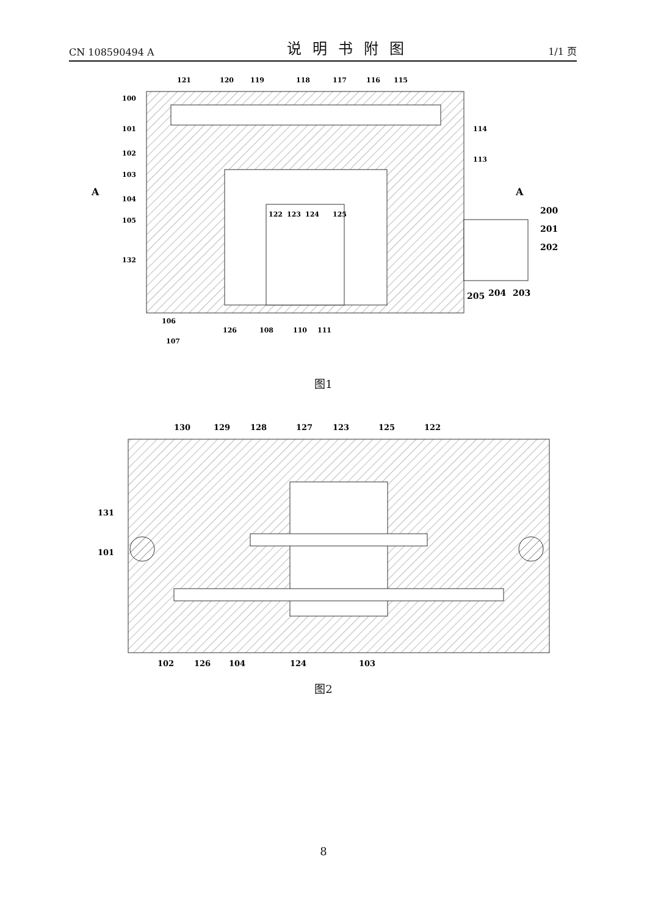CN 108590494 A 说明书附图 1/1 页
121
120
119
118
117
116
115
100
101
102
103
104
105
132
114
113
A
A
200
201
202
205
204
203
122
123
124
125
106
107
126
108
110
111
图1
130
129
128
127
123
125
122
131
101
102
126
104
124
103
图2
8